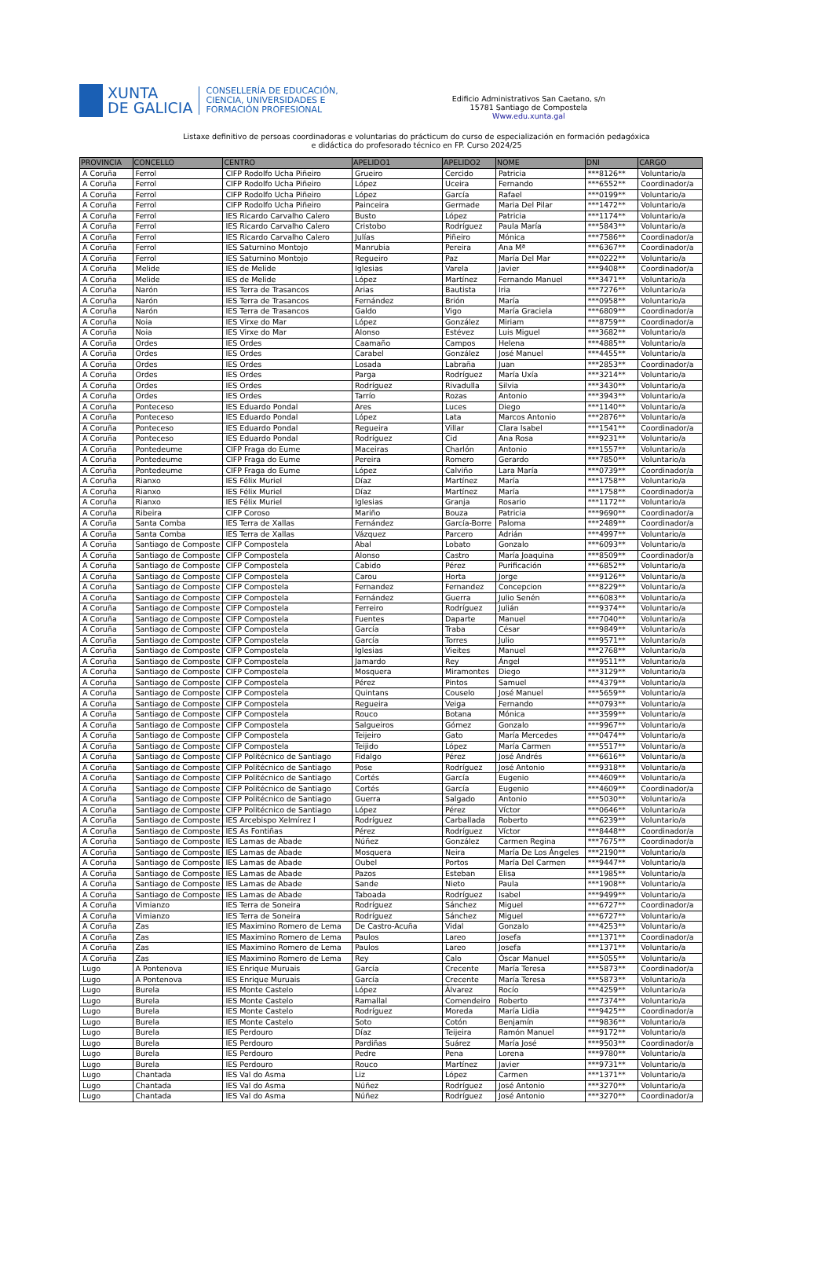XUNTA
DE GALICIA
CONSELLERÍA DE EDUCACIÓN,
CIENCIA, UNIVERSIDADES E
FORMACIÓN PROFESIONAL
Edificio Administrativos San Caetano, s/n
15781 Santiago de Compostela
Www.edu.xunta.gal
Listaxe definitivo de persoas coordinadoras e voluntarias do prácticum do curso de especialización en formación pedagóxica
e didáctica do profesorado técnico en FP. Curso 2024/25
| PROVINCIA | CONCELLO | CENTRO | APELIDO1 | APELIDO2 | NOME | DNI | CARGO |
| --- | --- | --- | --- | --- | --- | --- | --- |
| A Coruña | Ferrol | CIFP Rodolfo Ucha Piñeiro | Grueiro | Cercido | Patricia | ***8126** | Voluntario/a |
| A Coruña | Ferrol | CIFP Rodolfo Ucha Piñeiro | López | Uceira | Fernando | ***6552** | Coordinador/a |
| A Coruña | Ferrol | CIFP Rodolfo Ucha Piñeiro | López | García | Rafael | ***0199** | Voluntario/a |
| A Coruña | Ferrol | CIFP Rodolfo Ucha Piñeiro | Painceira | Germade | Maria Del Pilar | ***1472** | Voluntario/a |
| A Coruña | Ferrol | IES Ricardo Carvalho Calero | Busto | López | Patricia | ***1174** | Voluntario/a |
| A Coruña | Ferrol | IES Ricardo Carvalho Calero | Cristobo | Rodríguez | Paula María | ***5843** | Voluntario/a |
| A Coruña | Ferrol | IES Ricardo Carvalho Calero | Julías | Piñeiro | Mónica | ***7586** | Coordinador/a |
| A Coruña | Ferrol | IES Saturnino Montojo | Manrubia | Pereira | Ana Mª | ***6367** | Coordinador/a |
| A Coruña | Ferrol | IES Saturnino Montojo | Regueiro | Paz | María Del Mar | ***0222** | Voluntario/a |
| A Coruña | Melide | IES de Melide | Iglesias | Varela | Javier | ***9408** | Coordinador/a |
| A Coruña | Melide | IES de Melide | López | Martínez | Fernando Manuel | ***3471** | Voluntario/a |
| A Coruña | Narón | IES Terra de Trasancos | Arias | Bautista | Iria | ***7276** | Voluntario/a |
| A Coruña | Narón | IES Terra de Trasancos | Fernández | Brión | María | ***0958** | Voluntario/a |
| A Coruña | Narón | IES Terra de Trasancos | Galdo | Vigo | María Graciela | ***6809** | Coordinador/a |
| A Coruña | Noia | IES Virxe do Mar | López | González | Miriam | ***8759** | Coordinador/a |
| A Coruña | Noia | IES Virxe do Mar | Alonso | Estévez | Luis Miguel | ***3682** | Voluntario/a |
| A Coruña | Ordes | IES Ordes | Caamaño | Campos | Helena | ***4885** | Voluntario/a |
| A Coruña | Ordes | IES Ordes | Carabel | González | José Manuel | ***4455** | Voluntario/a |
| A Coruña | Ordes | IES Ordes | Losada | Labraña | Juan | ***2853** | Coordinador/a |
| A Coruña | Ordes | IES Ordes | Parga | Rodríguez | María Uxía | ***3214** | Voluntario/a |
| A Coruña | Ordes | IES Ordes | Rodríguez | Rivadulla | Silvia | ***3430** | Voluntario/a |
| A Coruña | Ordes | IES Ordes | Tarrío | Rozas | Antonio | ***3943** | Voluntario/a |
| A Coruña | Ponteceso | IES Eduardo Pondal | Ares | Luces | Diego | ***1140** | Voluntario/a |
| A Coruña | Ponteceso | IES Eduardo Pondal | López | Lata | Marcos Antonio | ***2876** | Voluntario/a |
| A Coruña | Ponteceso | IES Eduardo Pondal | Regueira | Villar | Clara Isabel | ***1541** | Coordinador/a |
| A Coruña | Ponteceso | IES Eduardo Pondal | Rodríguez | Cid | Ana Rosa | ***9231** | Voluntario/a |
| A Coruña | Pontedeume | CIFP Fraga do Eume | Maceiras | Charlón | Antonio | ***1557** | Voluntario/a |
| A Coruña | Pontedeume | CIFP Fraga do Eume | Pereira | Romero | Gerardo | ***7850** | Voluntario/a |
| A Coruña | Pontedeume | CIFP Fraga do Eume | López | Calviño | Lara María | ***0739** | Coordinador/a |
| A Coruña | Rianxo | IES Félix Muriel | Díaz | Martínez | María | ***1758** | Voluntario/a |
| A Coruña | Rianxo | IES Félix Muriel | Díaz | Martínez | María | ***1758** | Coordinador/a |
| A Coruña | Rianxo | IES Félix Muriel | Iglesias | Granja | Rosario | ***1172** | Voluntario/a |
| A Coruña | Ribeira | CIFP Coroso | Mariño | Bouza | Patricia | ***9690** | Coordinador/a |
| A Coruña | Santa Comba | IES Terra de Xallas | Fernández | García-Borre | Paloma | ***2489** | Coordinador/a |
| A Coruña | Santa Comba | IES Terra de Xallas | Vázquez | Parcero | Adrián | ***4997** | Voluntario/a |
| A Coruña | Santiago de Composte | CIFP Compostela | Abal | Lobato | Gonzalo | ***6093** | Voluntario/a |
| A Coruña | Santiago de Composte | CIFP Compostela | Alonso | Castro | María Joaquina | ***8509** | Coordinador/a |
| A Coruña | Santiago de Composte | CIFP Compostela | Cabido | Pérez | Purificación | ***6852** | Voluntario/a |
| A Coruña | Santiago de Composte | CIFP Compostela | Carou | Horta | Jorge | ***9126** | Voluntario/a |
| A Coruña | Santiago de Composte | CIFP Compostela | Fernandez | Fernandez | Concepcion | ***8229** | Voluntario/a |
| A Coruña | Santiago de Composte | CIFP Compostela | Fernández | Guerra | Julio Senén | ***6083** | Voluntario/a |
| A Coruña | Santiago de Composte | CIFP Compostela | Ferreiro | Rodríguez | Julián | ***9374** | Voluntario/a |
| A Coruña | Santiago de Composte | CIFP Compostela | Fuentes | Daparte | Manuel | ***7040** | Voluntario/a |
| A Coruña | Santiago de Composte | CIFP Compostela | García | Traba | César | ***9849** | Voluntario/a |
| A Coruña | Santiago de Composte | CIFP Compostela | García | Torres | Julio | ***9571** | Voluntario/a |
| A Coruña | Santiago de Composte | CIFP Compostela | Iglesias | Vieites | Manuel | ***2768** | Voluntario/a |
| A Coruña | Santiago de Composte | CIFP Compostela | Jamardo | Rey | Ángel | ***9511** | Voluntario/a |
| A Coruña | Santiago de Composte | CIFP Compostela | Mosquera | Miramontes | Diego | ***3129** | Voluntario/a |
| A Coruña | Santiago de Composte | CIFP Compostela | Pérez | Pintos | Samuel | ***4379** | Voluntario/a |
| A Coruña | Santiago de Composte | CIFP Compostela | Quintans | Couselo | José Manuel | ***5659** | Voluntario/a |
| A Coruña | Santiago de Composte | CIFP Compostela | Regueira | Veiga | Fernando | ***0793** | Voluntario/a |
| A Coruña | Santiago de Composte | CIFP Compostela | Rouco | Botana | Mónica | ***3599** | Voluntario/a |
| A Coruña | Santiago de Composte | CIFP Compostela | Salgueiros | Gómez | Gonzalo | ***9967** | Voluntario/a |
| A Coruña | Santiago de Composte | CIFP Compostela | Teijeiro | Gato | María Mercedes | ***0474** | Voluntario/a |
| A Coruña | Santiago de Composte | CIFP Compostela | Teijido | López | María Carmen | ***5517** | Voluntario/a |
| A Coruña | Santiago de Composte | CIFP Politécnico de Santiago | Fidalgo | Pérez | José Andrés | ***6616** | Voluntario/a |
| A Coruña | Santiago de Composte | CIFP Politécnico de Santiago | Pose | Rodríguez | José Antonio | ***9318** | Voluntario/a |
| A Coruña | Santiago de Composte | CIFP Politécnico de Santiago | Cortés | García | Eugenio | ***4609** | Voluntario/a |
| A Coruña | Santiago de Composte | CIFP Politécnico de Santiago | Cortés | García | Eugenio | ***4609** | Coordinador/a |
| A Coruña | Santiago de Composte | CIFP Politécnico de Santiago | Guerra | Salgado | Antonio | ***5030** | Voluntario/a |
| A Coruña | Santiago de Composte | CIFP Politécnico de Santiago | López | Pérez | Víctor | ***0646** | Voluntario/a |
| A Coruña | Santiago de Composte | IES Arcebispo Xelmírez I | Rodríguez | Carballada | Roberto | ***6239** | Voluntario/a |
| A Coruña | Santiago de Composte | IES As Fontiñas | Pérez | Rodríguez | Víctor | ***8448** | Coordinador/a |
| A Coruña | Santiago de Composte | IES Lamas de Abade | Núñez | González | Carmen Regina | ***7675** | Coordinador/a |
| A Coruña | Santiago de Composte | IES Lamas de Abade | Mosquera | Neira | María De Los Ángeles | ***2190** | Voluntario/a |
| A Coruña | Santiago de Composte | IES Lamas de Abade | Oubel | Portos | María Del Carmen | ***9447** | Voluntario/a |
| A Coruña | Santiago de Composte | IES Lamas de Abade | Pazos | Esteban | Elisa | ***1985** | Voluntario/a |
| A Coruña | Santiago de Composte | IES Lamas de Abade | Sande | Nieto | Paula | ***1908** | Voluntario/a |
| A Coruña | Santiago de Composte | IES Lamas de Abade | Taboada | Rodríguez | Isabel | ***9499** | Voluntario/a |
| A Coruña | Vimianzo | IES Terra de Soneira | Rodríguez | Sánchez | Miguel | ***6727** | Coordinador/a |
| A Coruña | Vimianzo | IES Terra de Soneira | Rodríguez | Sánchez | Miguel | ***6727** | Voluntario/a |
| A Coruña | Zas | IES Maximino Romero de Lema | De Castro-Acuña | Vidal | Gonzalo | ***4253** | Voluntario/a |
| A Coruña | Zas | IES Maximino Romero de Lema | Paulos | Lareo | Josefa | ***1371** | Coordinador/a |
| A Coruña | Zas | IES Maximino Romero de Lema | Paulos | Lareo | Josefa | ***1371** | Voluntario/a |
| A Coruña | Zas | IES Maximino Romero de Lema | Rey | Calo | Óscar Manuel | ***5055** | Voluntario/a |
| Lugo | A Pontenova | IES Enrique Muruais | García | Crecente | María Teresa | ***5873** | Coordinador/a |
| Lugo | A Pontenova | IES Enrique Muruais | García | Crecente | María Teresa | ***5873** | Voluntario/a |
| Lugo | Burela | IES Monte Castelo | López | Álvarez | Rocío | ***4259** | Voluntario/a |
| Lugo | Burela | IES Monte Castelo | Ramallal | Comendeiro | Roberto | ***7374** | Voluntario/a |
| Lugo | Burela | IES Monte Castelo | Rodríguez | Moreda | María Lidia | ***9425** | Coordinador/a |
| Lugo | Burela | IES Monte Castelo | Soto | Cotón | Benjamín | ***9836** | Voluntario/a |
| Lugo | Burela | IES Perdouro | Díaz | Teijeira | Ramón Manuel | ***9172** | Voluntario/a |
| Lugo | Burela | IES Perdouro | Pardiñas | Suárez | María José | ***9503** | Coordinador/a |
| Lugo | Burela | IES Perdouro | Pedre | Pena | Lorena | ***9780** | Voluntario/a |
| Lugo | Burela | IES Perdouro | Rouco | Martínez | Javier | ***9731** | Voluntario/a |
| Lugo | Chantada | IES Val do Asma | Liz | López | Carmen | ***1371** | Voluntario/a |
| Lugo | Chantada | IES Val do Asma | Núñez | Rodríguez | José Antonio | ***3270** | Voluntario/a |
| Lugo | Chantada | IES Val do Asma | Núñez | Rodríguez | José Antonio | ***3270** | Coordinador/a |